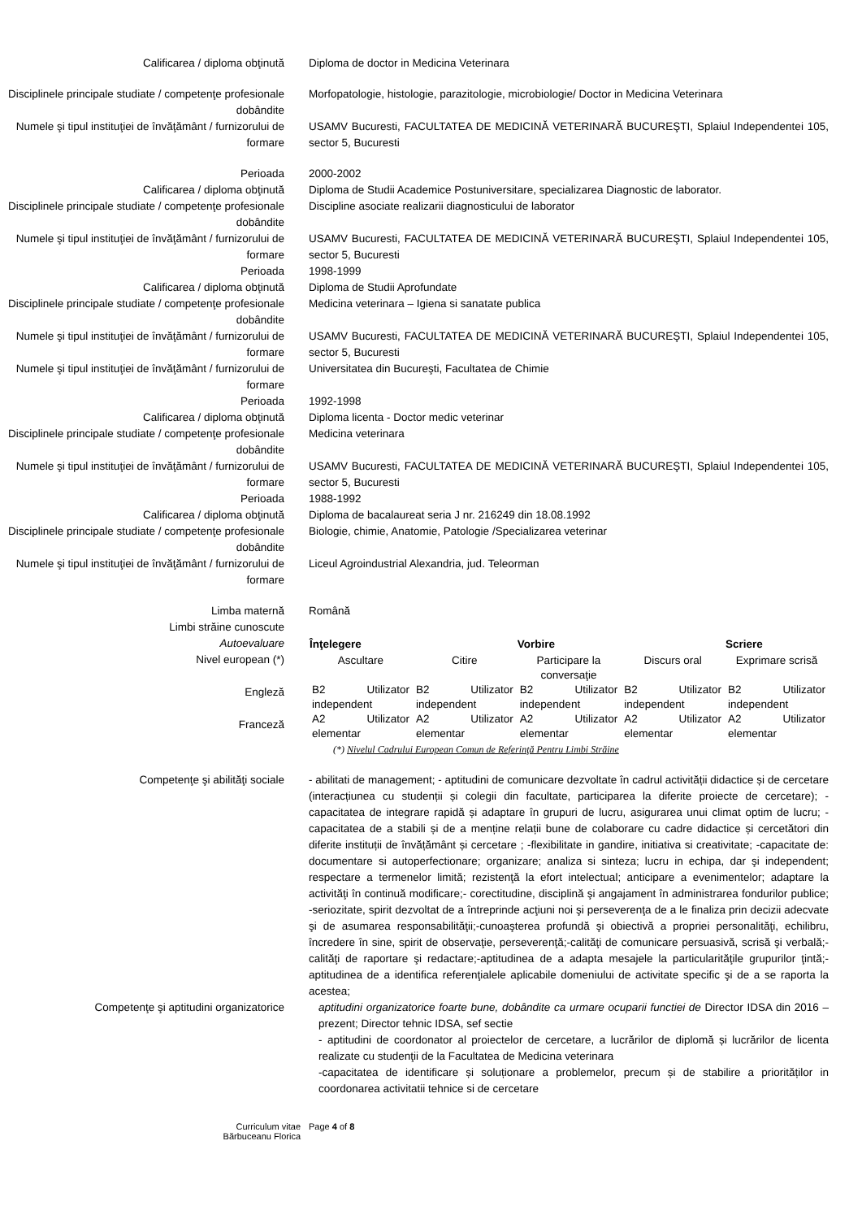Calificarea / diploma obţinută Diploma de doctor in Medicina Veterinara
Disciplinele principale studiate / competenţe profesionale dobândite
Morfopatologie, histologie, parazitologie, microbiologie/ Doctor in Medicina Veterinara
Numele şi tipul instituţiei de învăţământ / furnizorului de formare
USAMV Bucuresti, FACULTATEA DE MEDICINĂ VETERINARĂ BUCUREŞTI, Splaiul Independentei 105, sector 5, Bucuresti
Perioada 2000-2002
Calificarea / diploma obţinută Diploma de Studii Academice Postuniversitare, specializarea Diagnostic de laborator.
Disciplinele principale studiate / competenţe profesionale dobândite
Discipline asociate realizarii diagnosticului de laborator
Numele şi tipul instituţiei de învăţământ / furnizorului de formare
USAMV Bucuresti, FACULTATEA DE MEDICINĂ VETERINARĂ BUCUREŞTI, Splaiul Independentei 105, sector 5, Bucuresti
Perioada 1998-1999
Calificarea / diploma obţinută Diploma de Studii Aprofundate
Disciplinele principale studiate / competenţe profesionale dobândite
Medicina veterinara – Igiena si sanatate publica
Numele şi tipul instituţiei de învăţământ / furnizorului de formare
USAMV Bucuresti, FACULTATEA DE MEDICINĂ VETERINARĂ BUCUREŞTI, Splaiul Independentei 105, sector 5, Bucuresti
Numele şi tipul instituţiei de învăţământ / furnizorului de formare
Universitatea din Bucureşti, Facultatea de Chimie
Perioada 1992-1998
Calificarea / diploma obţinută Diploma licenta - Doctor medic veterinar
Disciplinele principale studiate / competenţe profesionale dobândite
Medicina veterinara
Numele şi tipul instituţiei de învăţământ / furnizorului de formare
USAMV Bucuresti, FACULTATEA DE MEDICINĂ VETERINARĂ BUCUREŞTI, Splaiul Independentei 105, sector 5, Bucuresti
Perioada 1988-1992
Calificarea / diploma obţinută Diploma de bacalaureat seria J nr. 216249 din 18.08.1992
Disciplinele principale studiate / competenţe profesionale dobândite
Biologie, chimie, Anatomie, Patologie /Specializarea veterinar
Numele şi tipul instituţiei de învăţământ / furnizorului de formare
Liceul Agroindustrial Alexandria, jud. Teleorman
Limba maternă Română
Limbi străine cunoscute
Autoevaluare
Nivel european (*)
Engleză
Franceză
| Înţelegere | | Vorbire | | Scriere |
| --- | --- | --- | --- | --- |
| Ascultare | Citire | Participare la conversaţie | Discurs oral | Exprimare scrisă |
| B2 Utilizator independent | B2 Utilizator independent | B2 Utilizator independent | B2 Utilizator independent | B2 Utilizator independent |
| A2 Utilizator elementar | A2 Utilizator elementar | A2 Utilizator elementar | A2 Utilizator elementar | A2 Utilizator elementar |
(*) Nivelul Cadrului European Comun de Referinţă Pentru Limbi Străine
Competenţe şi abilităţi sociale - abilitati de management; - aptitudini de comunicare dezvoltate în cadrul activității didactice și de cercetare (interacțiunea cu studenții și colegii din facultate, participarea la diferite proiecte de cercetare); - capacitatea de integrare rapidă și adaptare în grupuri de lucru, asigurarea unui climat optim de lucru; -capacitatea de a stabili și de a menține relații bune de colaborare cu cadre didactice și cercetători din diferite instituții de învățământ și cercetare ; -flexibilitate in gandire, initiativa si creativitate; -capacitate de: documentare si autoperfectionare; organizare; analiza si sinteza; lucru in echipa, dar şi independent; respectare a termenelor limită; rezistenţă la efort intelectual; anticipare a evenimentelor; adaptare la activităţi în continuă modificare;- corectitudine, disciplină şi angajament în administrarea fondurilor publice; -seriozitate, spirit dezvoltat de a întreprinde acţiuni noi şi perseverenţa de a le finaliza prin decizii adecvate şi de asumarea responsabilităţii;-cunoaşterea profundă şi obiectivă a propriei personalităţi, echilibru, încredere în sine, spirit de observaţie, perseverenţă;-calităţi de comunicare persuasivă, scrisă şi verbală;-calităţi de raportare şi redactare;-aptitudinea de a adapta mesajele la particularităţile grupurilor ţintă;-aptitudinea de a identifica referenţialele aplicabile domeniului de activitate specific şi de a se raporta la acestea;
Competenţe şi aptitudini organizatorice aptitudini organizatorice foarte bune, dobândite ca urmare ocuparii functiei de Director IDSA din 2016 – prezent; Director tehnic IDSA, sef sectie
- aptitudini de coordonator al proiectelor de cercetare, a lucrărilor de diplomă și lucrărilor de licenta realizate cu studenţii de la Facultatea de Medicina veterinara
-capacitatea de identificare și soluționare a problemelor, precum și de stabilire a priorităților in coordonarea activitatii tehnice si de cercetare
Curriculum vitae
Bărbuceanu Florica
Page 4 of 8